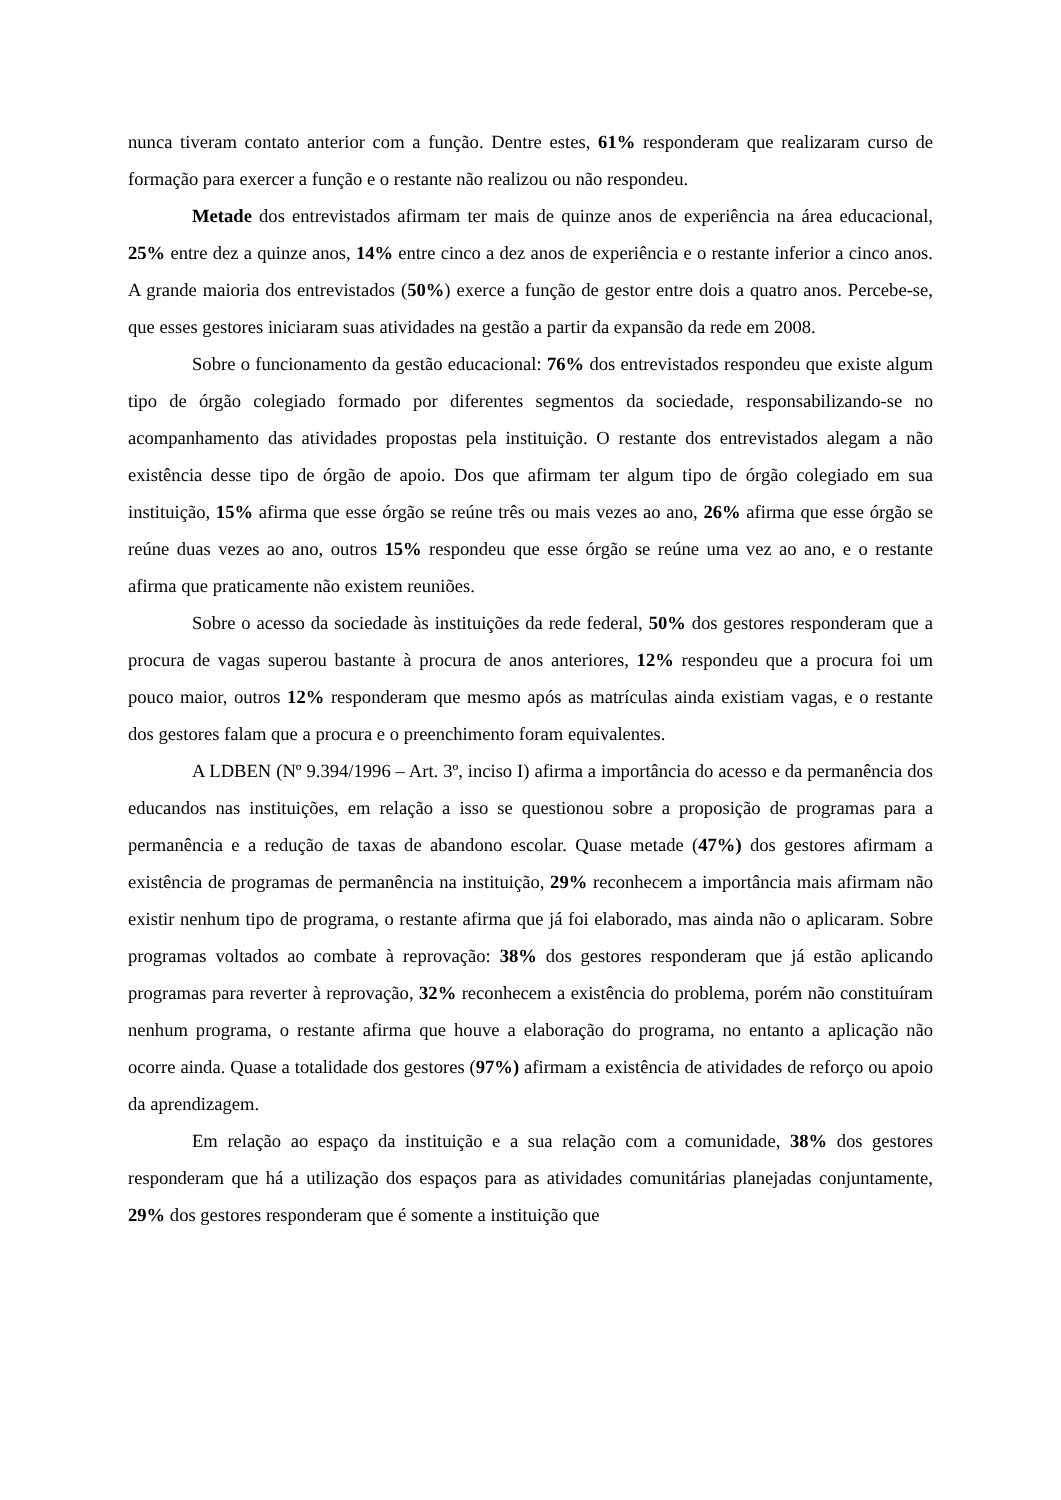nunca tiveram contato anterior com a função. Dentre estes, 61% responderam que realizaram curso de formação para exercer a função e o restante não realizou ou não respondeu.
Metade dos entrevistados afirmam ter mais de quinze anos de experiência na área educacional, 25% entre dez a quinze anos, 14% entre cinco a dez anos de experiência e o restante inferior a cinco anos. A grande maioria dos entrevistados (50%) exerce a função de gestor entre dois a quatro anos. Percebe-se, que esses gestores iniciaram suas atividades na gestão a partir da expansão da rede em 2008.
Sobre o funcionamento da gestão educacional: 76% dos entrevistados respondeu que existe algum tipo de órgão colegiado formado por diferentes segmentos da sociedade, responsabilizando-se no acompanhamento das atividades propostas pela instituição. O restante dos entrevistados alegam a não existência desse tipo de órgão de apoio. Dos que afirmam ter algum tipo de órgão colegiado em sua instituição, 15% afirma que esse órgão se reúne três ou mais vezes ao ano, 26% afirma que esse órgão se reúne duas vezes ao ano, outros 15% respondeu que esse órgão se reúne uma vez ao ano, e o restante afirma que praticamente não existem reuniões.
Sobre o acesso da sociedade às instituições da rede federal, 50% dos gestores responderam que a procura de vagas superou bastante à procura de anos anteriores, 12% respondeu que a procura foi um pouco maior, outros 12% responderam que mesmo após as matrículas ainda existiam vagas, e o restante dos gestores falam que a procura e o preenchimento foram equivalentes.
A LDBEN (Nº 9.394/1996 – Art. 3º, inciso I) afirma a importância do acesso e da permanência dos educandos nas instituições, em relação a isso se questionou sobre a proposição de programas para a permanência e a redução de taxas de abandono escolar. Quase metade (47%) dos gestores afirmam a existência de programas de permanência na instituição, 29% reconhecem a importância mais afirmam não existir nenhum tipo de programa, o restante afirma que já foi elaborado, mas ainda não o aplicaram. Sobre programas voltados ao combate à reprovação: 38% dos gestores responderam que já estão aplicando programas para reverter à reprovação, 32% reconhecem a existência do problema, porém não constituíram nenhum programa, o restante afirma que houve a elaboração do programa, no entanto a aplicação não ocorre ainda. Quase a totalidade dos gestores (97%) afirmam a existência de atividades de reforço ou apoio da aprendizagem.
Em relação ao espaço da instituição e a sua relação com a comunidade, 38% dos gestores responderam que há a utilização dos espaços para as atividades comunitárias planejadas conjuntamente, 29% dos gestores responderam que é somente a instituição que